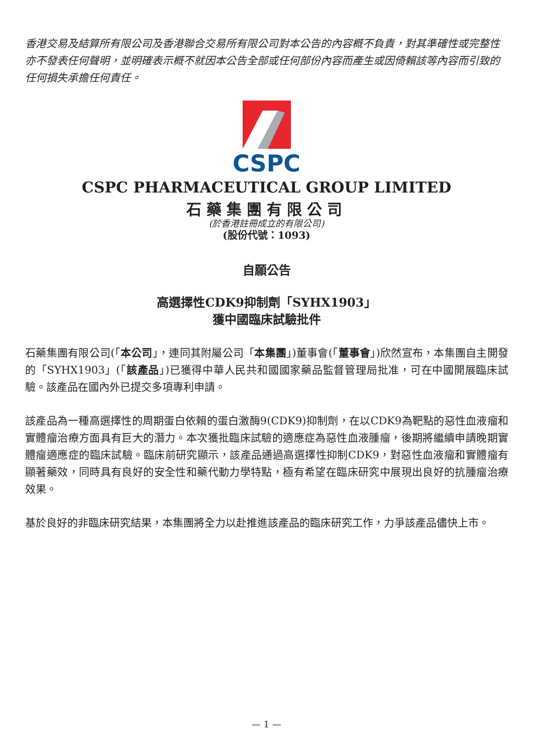香港交易及結算所有限公司及香港聯合交易所有限公司對本公告的內容概不負責，對其準確性或完整性亦不發表任何聲明，並明確表示概不就因本公告全部或任何部份內容而產生或因倚賴該等內容而引致的任何損失承擔任何責任。
CSPC
CSPC PHARMACEUTICAL GROUP LIMITED
石藥集團有限公司
(於香港註冊成立的有限公司)
(股份代號：1093)
自願公告
高選擇性CDK9抑制劑「SYHX1903」
獲中國臨床試驗批件
石藥集團有限公司(「本公司」，連同其附屬公司「本集團」)董事會(「董事會」)欣然宣布，本集團自主開發的「SYHX1903」(「該產品」)已獲得中華人民共和國國家藥品監督管理局批准，可在中國開展臨床試驗。該產品在國內外已提交多項專利申請。
該產品為一種高選擇性的周期蛋白依賴的蛋白激酶9(CDK9)抑制劑，在以CDK9為靶點的惡性血液瘤和實體瘤治療方面具有巨大的潛力。本次獲批臨床試驗的適應症為惡性血液腫瘤，後期將繼續申請晚期實體瘤適應症的臨床試驗。臨床前研究顯示，該產品通過高選擇性抑制CDK9，對惡性血液瘤和實體瘤有顯著藥效，同時具有良好的安全性和藥代動力學特點，極有希望在臨床研究中展現出良好的抗腫瘤治療效果。
基於良好的非臨床研究結果，本集團將全力以赴推進該產品的臨床研究工作，力爭該產品儘快上市。
— 1 —